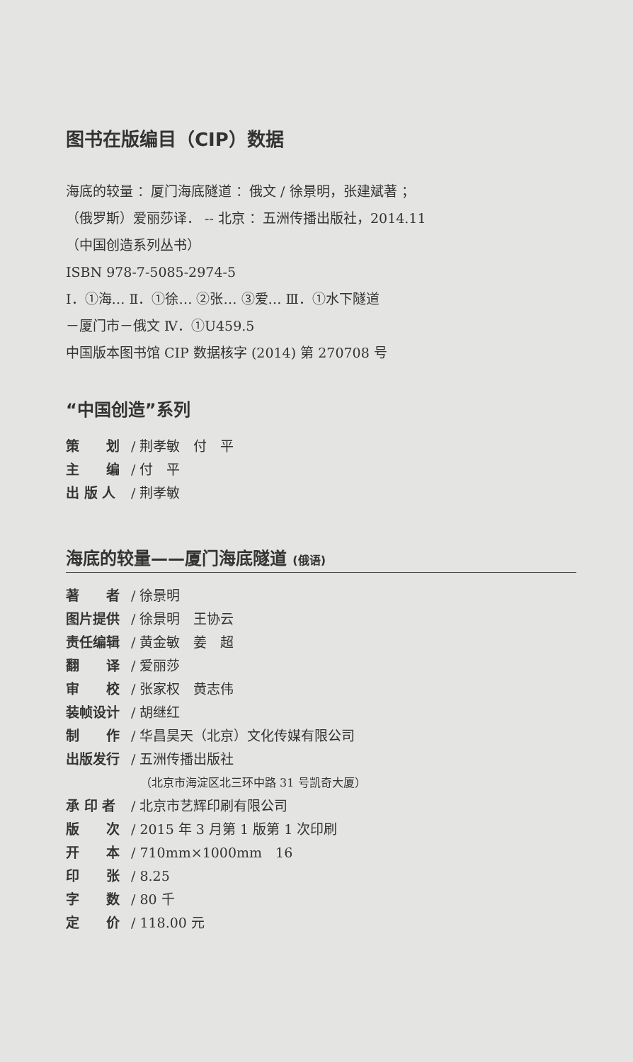图书在版编目（CIP）数据
海底的较量 ：厦门海底隧道 ：俄文 / 徐景明，张建斌著 ；
（俄罗斯）爱丽莎译． -- 北京 ：五洲传播出版社，2014.11
（中国创造系列丛书）
ISBN 978-7-5085-2974-5
Ⅰ．①海… Ⅱ．①徐… ②张… ③爱… Ⅲ．①水下隧道
－厦门市－俄文 Ⅳ．①U459.5
中国版本图书馆 CIP 数据核字 (2014) 第 270708 号
“中国创造”系列
策　　划 / 荆孝敏　付　平
主　　编 / 付　平
出 版 人 / 荆孝敏
海底的较量——厦门海底隧道 (俄语)
著　　者 / 徐景明
图片提供 / 徐景明　王协云
责任编辑 / 黄金敏　姜　超
翻　　译 / 爱丽莎
审　　校 / 张家权　黄志伟
装帧设计 / 胡继红
制　　作 / 华昌昊天（北京）文化传媒有限公司
出版发行 / 五洲传播出版社
（北京市海淀区北三环中路 31 号凯奇大厦）
承 印 者 / 北京市艺辉印刷有限公司
版　　次 / 2015 年 3 月第 1 版第 1 次印刷
开　　本 / 710mm×1000mm　16
印　　张 / 8.25
字　　数 / 80 千
定　　价 / 118.00 元